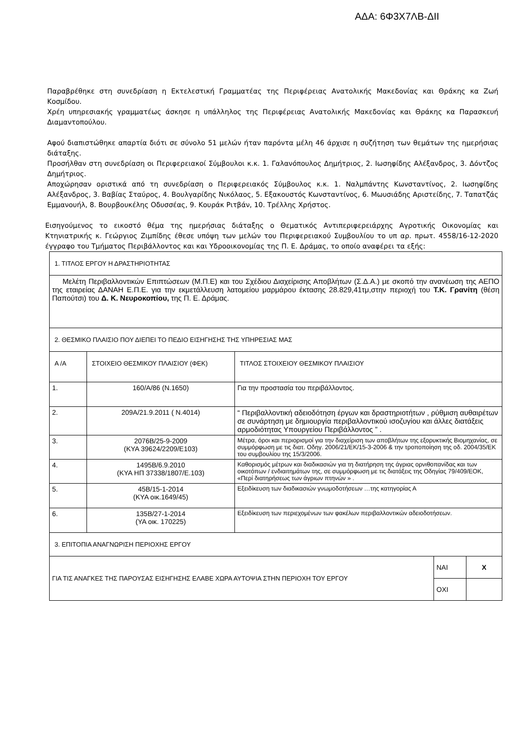ΑΔΑ: 6Φ3Χ7ΛΒ-ΔΙΙ
Παραβρέθηκε στη συνεδρίαση η Εκτελεστική Γραμματέας της Περιφέρειας Ανατολικής Μακεδονίας και Θράκης κα Ζωή Κοσμίδου.
Χρέη υπηρεσιακής γραμματέως άσκησε η υπάλληλος της Περιφέρειας Ανατολικής Μακεδονίας και Θράκης κα Παρασκευή Διαμαντοπούλου.
Αφού διαπιστώθηκε απαρτία διότι σε σύνολο 51 μελών ήταν παρόντα μέλη 46 άρχισε η συζήτηση των θεμάτων της ημερήσιας διάταξης.
Προσήλθαν στη συνεδρίαση οι Περιφερειακοί Σύμβουλοι κ.κ. 1. Γαλανόπουλος Δημήτριος, 2. Ιωσηφίδης Αλέξανδρος, 3. Δόντζος Δημήτριος.
Αποχώρησαν οριστικά από τη συνεδρίαση ο Περιφερειακός Σύμβουλος κ.κ. 1. Ναλμπάντης Κωνσταντίνος, 2. Ιωσηφίδης Αλέξανδρος, 3. Βαβίας Σταύρος, 4. Βουλγαρίδης Νικόλαος, 5. Εξακουστός Κωνσταντίνος, 6. Μωυσιάδης Αριστείδης, 7. Ταπατζάς Εμμανουήλ, 8. Βουρβουκέλης Οδυσσέας, 9. Κουράκ Ριτβάν, 10. Τρέλλης Χρήστος.
Εισηγούμενος το εικοστό θέμα της ημερήσιας διάταξης ο Θεματικός Αντιπεριφερειάρχης Αγροτικής Οικονομίας και Κτηνιατρικής κ. Γεώργιος Ζιμπίδης έθεσε υπόψη των μελών του Περιφερειακού Συμβουλίου το υπ αρ. πρωτ. 4558/16-12-2020 έγγραφο του Τμήματος Περιβάλλοντος και και Υδροοικονομίας της Π. Ε. Δράμας, το οποίο αναφέρει τα εξής:
| 1. ΤΙΤΛΟΣ ΕΡΓΟΥ Η ΔΡΑΣΤΗΡΙΟΤΗΤΑΣ | | | | |
| Μελέτη Περιβαλλοντικών Επιπτώσεων (Μ.Π.Ε) και του Σχέδιου Διαχείρισης Αποβλήτων (Σ.Δ.Α.) με σκοπό την ανανέωση της ΑΕΠΟ της εταιρείας ΔΑΝΑΗ Ε.Π.Ε. για την εκμετάλλευση λατομείου μαρμάρου έκτασης 28.829,41τμ,στην περιοχή του Τ.Κ. Γρανίτη (θέση Παπούτσι) του Δ. Κ. Νευροκοπίου, της Π. Ε. Δράμας. | | | | |
| 2. ΘΕΣΜΙΚΟ ΠΛΑΙΣΙΟ ΠΟΥ ΔΙΕΠΕΙ ΤΟ ΠΕΔΙΟ ΕΙΣΗΓΗΣΗΣ ΤΗΣ ΥΠΗΡΕΣΙΑΣ ΜΑΣ | | | | |
| Α /Α | ΣΤΟΙΧΕΙΟ ΘΕΣΜΙΚΟΥ ΠΛΑΙΣΙΟΥ (ΦΕΚ) | ΤΙΤΛΟΣ ΣΤΟΙΧΕΙΟΥ ΘΕΣΜΙΚΟΥ ΠΛΑΙΣΙΟΥ | | |
| 1. | 160/Α/86 (Ν.1650) | Για την προστασία του περιβάλλοντος. | | |
| 2. | 209Α/21.9.2011 ( Ν.4014) | “ Περιβαλλοντική αδειοδότηση έργων και δραστηριοτήτων , ρύθμιση αυθαιρέτων σε συνάρτηση με δημιουργία περιβαλλοντικού ισοζυγίου και άλλες διατάξεις αρμοδιότητας Υπουργείου Περιβάλλοντος ” . | | |
| 3. | 2076Β/25-9-2009 (ΚΥΑ 39624/2209/Ε103) | Μέτρα, όροι και περιορισμοί για την διαχείριση των αποβλήτων της εξορυκτικής Βιομηχανίας, σε συμμόρφωση με τις διατ. Οδηγ. 2006/21/ΕΚ/15-3-2006 & την τροποποίηση της οδ. 2004/35/ΕΚ του συμβουλίου της 15/3/2006. | | |
| 4. | 1495Β/6.9.2010 (ΚΥΑ ΗΠ 37338/1807/Ε.103) | Καθορισμός μέτρων και διαδικασιών για τη διατήρηση της άγριας ορνιθοπανίδας και των οικοτόπων / ενδιαιτημάτων της, σε συμμόρφωση με τις διατάξεις της Οδηγίας 79/409/ΕΟΚ, «Περί διατηρήσεως των άγριων πτηνών » . | | |
| 5. | 45Β/15-1-2014 (ΚΥΑ οικ.1649/45) | Εξειδίκευση των διαδικασιών γνωμοδοτήσεων …της κατηγορίας Α | | |
| 6. | 135Β/27-1-2014 (ΥΑ οικ. 170225) | Εξειδίκευση των περιεχομένων των φακέλων περιβαλλοντικών αδειοδοτήσεων. | | |
| 3. ΕΠΙΤΟΠΙΑ ΑΝΑΓΝΩΡΙΣΗ ΠΕΡΙΟΧΗΣ ΕΡΓΟΥ | | | | |
| ΓΙΑ ΤΙΣ ΑΝΑΓΚΕΣ ΤΗΣ ΠΑΡΟΥΣΑΣ ΕΙΣΗΓΗΣΗΣ ΕΛΑΒΕ ΧΩΡΑ ΑΥΤΟΨΙΑ ΣΤΗΝ ΠΕΡΙΟΧΗ ΤΟΥ ΕΡΓΟΥ | | | ΝΑΙ | Χ |
| | | | ΟΧΙ | |